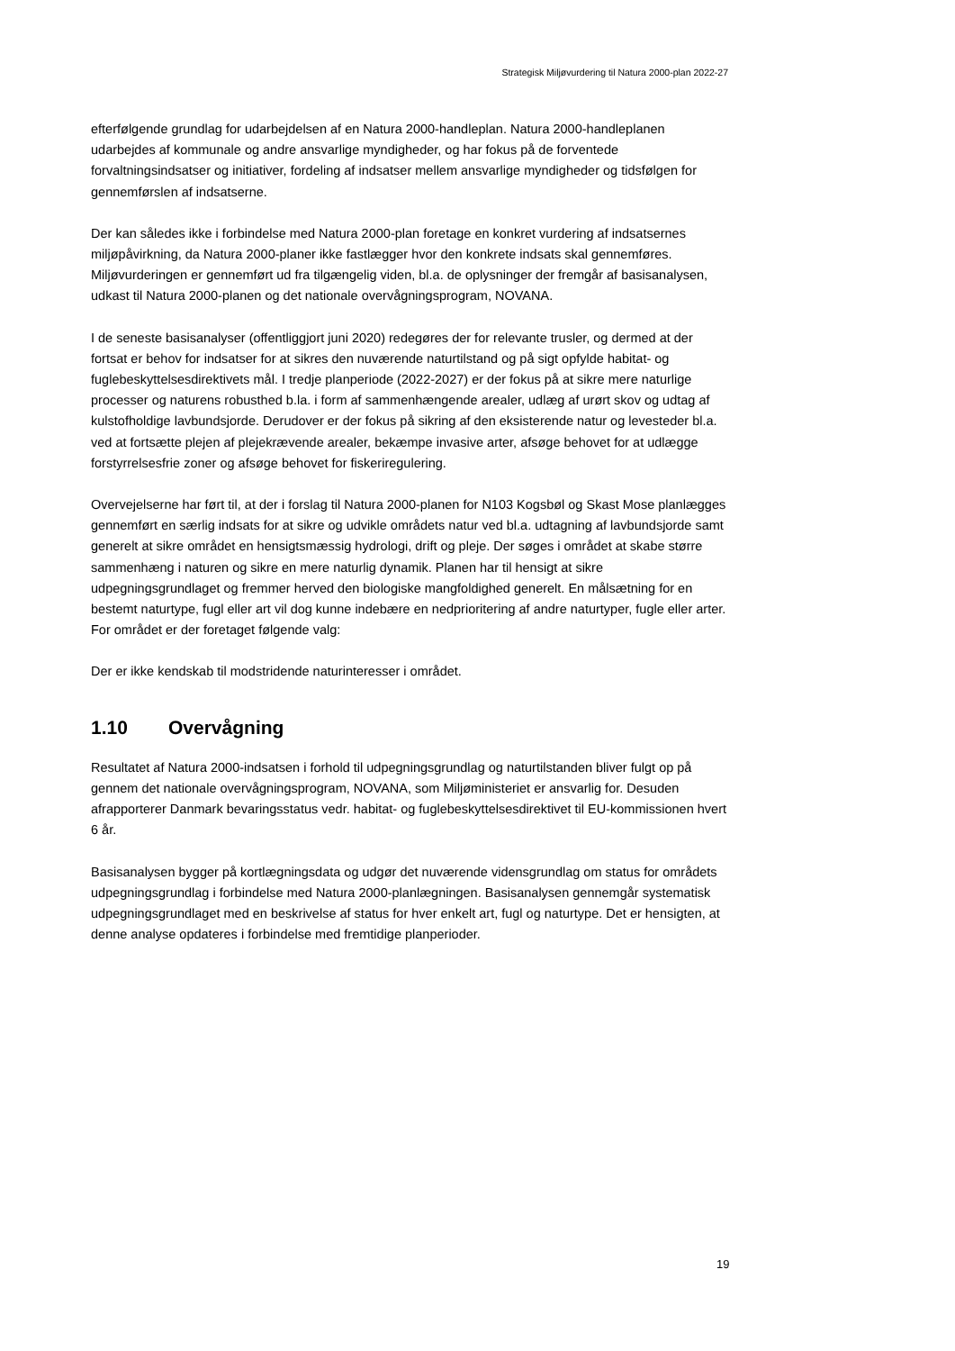Strategisk Miljøvurdering til Natura 2000-plan 2022-27
efterfølgende grundlag for udarbejdelsen af en Natura 2000-handleplan. Natura 2000-handleplanen udarbejdes af kommunale og andre ansvarlige myndigheder, og har fokus på de forventede forvaltningsindsatser og initiativer, fordeling af indsatser mellem ansvarlige myndigheder og tidsfølgen for gennemførslen af indsatserne.
Der kan således ikke i forbindelse med Natura 2000-plan foretage en konkret vurdering af indsatsernes miljøpåvirkning, da Natura 2000-planer ikke fastlægger hvor den konkrete indsats skal gennemføres. Miljøvurderingen er gennemført ud fra tilgængelig viden, bl.a. de oplysninger der fremgår af basisanalysen, udkast til Natura 2000-planen og det nationale overvågningsprogram, NOVANA.
I de seneste basisanalyser (offentliggjort juni 2020) redegøres der for relevante trusler, og dermed at der fortsat er behov for indsatser for at sikres den nuværende naturtilstand og på sigt opfylde habitat- og fuglebeskyttelsesdirektivets mål. I tredje planperiode (2022-2027) er der fokus på at sikre mere naturlige processer og naturens robusthed b.la. i form af sammenhængende arealer, udlæg af urørt skov og udtag af kulstofholdige lavbundsjorde. Derudover er der fokus på sikring af den eksisterende natur og levesteder bl.a. ved at fortsætte plejen af plejekrævende arealer, bekæmpe invasive arter, afsøge behovet for at udlægge forstyrrelsesfrie zoner og afsøge behovet for fiskeriregulering.
Overvejelserne har ført til, at der i forslag til Natura 2000-planen for N103 Kogsbøl og Skast Mose planlægges gennemført en særlig indsats for at sikre og udvikle områdets natur ved bl.a. udtagning af lavbundsjorde samt generelt at sikre området en hensigtsmæssig hydrologi, drift og pleje. Der søges i området at skabe større sammenhæng i naturen og sikre en mere naturlig dynamik. Planen har til hensigt at sikre udpegningsgrundlaget og fremmer herved den biologiske mangfoldighed generelt. En målsætning for en bestemt naturtype, fugl eller art vil dog kunne indebære en nedprioritering af andre naturtyper, fugle eller arter. For området er der foretaget følgende valg:
Der er ikke kendskab til modstridende naturinteresser i området.
1.10 Overvågning
Resultatet af Natura 2000-indsatsen i forhold til udpegningsgrundlag og naturtilstanden bliver fulgt op på gennem det nationale overvågningsprogram, NOVANA, som Miljøministeriet er ansvarlig for. Desuden afrapporterer Danmark bevaringsstatus vedr. habitat- og fuglebeskyttelsesdirektivet til EU-kommissionen hvert 6 år.
Basisanalysen bygger på kortlægningsdata og udgør det nuværende vidensgrundlag om status for områdets udpegningsgrundlag i forbindelse med Natura 2000-planlægningen. Basisanalysen gennemgår systematisk udpegningsgrundlaget med en beskrivelse af status for hver enkelt art, fugl og naturtype. Det er hensigten, at denne analyse opdateres i forbindelse med fremtidige planperioder.
19